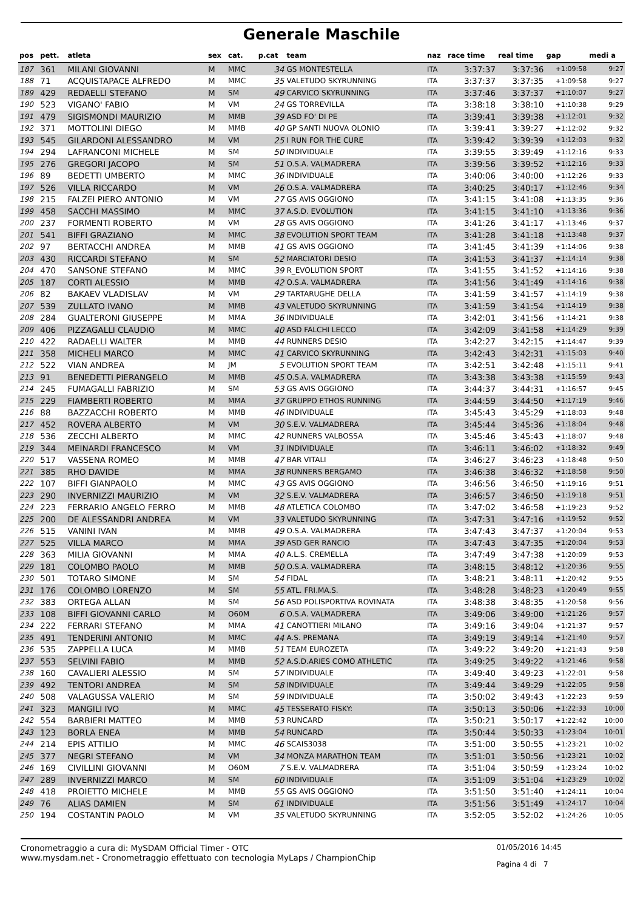Generale Maschile
| pos | pett. | atleta | sex | cat. | p.cat | team | naz | race time | real time | gap | medi a |
| --- | --- | --- | --- | --- | --- | --- | --- | --- | --- | --- | --- |
| 187 | 361 | MILANI GIOVANNI | M | MMC | 34 | GS MONTESTELLA | ITA | 3:37:37 | 3:37:36 | +1:09:58 | 9:27 |
| 188 | 71 | ACQUISTAPACE ALFREDO | M | MMC | 35 | VALETUDO SKYRUNNING | ITA | 3:37:37 | 3:37:35 | +1:09:58 | 9:27 |
| 189 | 429 | REDAELLI STEFANO | M | SM | 49 | CARVICO SKYRUNNING | ITA | 3:37:46 | 3:37:37 | +1:10:07 | 9:27 |
| 190 | 523 | VIGANO' FABIO | M | VM | 24 | GS TORREVILLA | ITA | 3:38:18 | 3:38:10 | +1:10:38 | 9:29 |
| 191 | 479 | SIGISMONDI MAURIZIO | M | MMB | 39 | ASD FO' DI PE | ITA | 3:39:41 | 3:39:38 | +1:12:01 | 9:32 |
| 192 | 371 | MOTTOLINI DIEGO | M | MMB | 40 | GP SANTI NUOVA OLONIO | ITA | 3:39:41 | 3:39:27 | +1:12:02 | 9:32 |
| 193 | 545 | GILARDONI ALESSANDRO | M | VM | 25 | I RUN FOR THE CURE | ITA | 3:39:42 | 3:39:39 | +1:12:03 | 9:32 |
| 194 | 294 | LAFRANCONI MICHELE | M | SM | 50 | INDIVIDUALE | ITA | 3:39:55 | 3:39:49 | +1:12:16 | 9:33 |
| 195 | 276 | GREGORI JACOPO | M | SM | 51 | O.S.A. VALMADRERA | ITA | 3:39:56 | 3:39:52 | +1:12:16 | 9:33 |
| 196 | 89 | BEDETTI UMBERTO | M | MMC | 36 | INDIVIDUALE | ITA | 3:40:06 | 3:40:00 | +1:12:26 | 9:33 |
| 197 | 526 | VILLA RICCARDO | M | VM | 26 | O.S.A. VALMADRERA | ITA | 3:40:25 | 3:40:17 | +1:12:46 | 9:34 |
| 198 | 215 | FALZEI PIERO ANTONIO | M | VM | 27 | GS AVIS OGGIONO | ITA | 3:41:15 | 3:41:08 | +1:13:35 | 9:36 |
| 199 | 458 | SACCHI MASSIMO | M | MMC | 37 | A.S.D. EVOLUTION | ITA | 3:41:15 | 3:41:10 | +1:13:36 | 9:36 |
| 200 | 237 | FORMENTI ROBERTO | M | VM | 28 | GS AVIS OGGIONO | ITA | 3:41:26 | 3:41:17 | +1:13:46 | 9:37 |
| 201 | 541 | BIFFI GRAZIANO | M | MMC | 38 | EVOLUTION SPORT TEAM | ITA | 3:41:28 | 3:41:18 | +1:13:48 | 9:37 |
| 202 | 97 | BERTACCHI ANDREA | M | MMB | 41 | GS AVIS OGGIONO | ITA | 3:41:45 | 3:41:39 | +1:14:06 | 9:38 |
| 203 | 430 | RICCARDI STEFANO | M | SM | 52 | MARCIATORI DESIO | ITA | 3:41:53 | 3:41:37 | +1:14:14 | 9:38 |
| 204 | 470 | SANSONE STEFANO | M | MMC | 39 | R_EVOLUTION SPORT | ITA | 3:41:55 | 3:41:52 | +1:14:16 | 9:38 |
| 205 | 187 | CORTI ALESSIO | M | MMB | 42 | O.S.A. VALMADRERA | ITA | 3:41:56 | 3:41:49 | +1:14:16 | 9:38 |
| 206 | 82 | BAKAEV VLADISLAV | M | VM | 29 | TARTARUGHE DELLA | ITA | 3:41:59 | 3:41:57 | +1:14:19 | 9:38 |
| 207 | 539 | ZULLATO IVANO | M | MMB | 43 | VALETUDO SKYRUNNING | ITA | 3:41:59 | 3:41:54 | +1:14:19 | 9:38 |
| 208 | 284 | GUALTERONI GIUSEPPE | M | MMA | 36 | INDIVIDUALE | ITA | 3:42:01 | 3:41:56 | +1:14:21 | 9:38 |
| 209 | 406 | PIZZAGALLI CLAUDIO | M | MMC | 40 | ASD FALCHI LECCO | ITA | 3:42:09 | 3:41:58 | +1:14:29 | 9:39 |
| 210 | 422 | RADAELLI WALTER | M | MMB | 44 | RUNNERS DESIO | ITA | 3:42:27 | 3:42:15 | +1:14:47 | 9:39 |
| 211 | 358 | MICHELI MARCO | M | MMC | 41 | CARVICO SKYRUNNING | ITA | 3:42:43 | 3:42:31 | +1:15:03 | 9:40 |
| 212 | 522 | VIAN ANDREA | M | JM | 5 | EVOLUTION SPORT TEAM | ITA | 3:42:51 | 3:42:48 | +1:15:11 | 9:41 |
| 213 | 91 | BENEDETTI PIERANGELO | M | MMB | 45 | O.S.A. VALMADRERA | ITA | 3:43:38 | 3:43:38 | +1:15:59 | 9:43 |
| 214 | 245 | FUMAGALLI FABRIZIO | M | SM | 53 | GS AVIS OGGIONO | ITA | 3:44:37 | 3:44:31 | +1:16:57 | 9:45 |
| 215 | 229 | FIAMBERTI ROBERTO | M | MMA | 37 | GRUPPO ETHOS RUNNING | ITA | 3:44:59 | 3:44:50 | +1:17:19 | 9:46 |
| 216 | 88 | BAZZACCHI ROBERTO | M | MMB | 46 | INDIVIDUALE | ITA | 3:45:43 | 3:45:29 | +1:18:03 | 9:48 |
| 217 | 452 | ROVERA ALBERTO | M | VM | 30 | S.E.V. VALMADRERA | ITA | 3:45:44 | 3:45:36 | +1:18:04 | 9:48 |
| 218 | 536 | ZECCHI ALBERTO | M | MMC | 42 | RUNNERS VALBOSSA | ITA | 3:45:46 | 3:45:43 | +1:18:07 | 9:48 |
| 219 | 344 | MEINARDI FRANCESCO | M | VM | 31 | INDIVIDUALE | ITA | 3:46:11 | 3:46:02 | +1:18:32 | 9:49 |
| 220 | 517 | VASSENA ROMEO | M | MMB | 47 | BAR VITALI | ITA | 3:46:27 | 3:46:23 | +1:18:48 | 9:50 |
| 221 | 385 | RHO DAVIDE | M | MMA | 38 | RUNNERS BERGAMO | ITA | 3:46:38 | 3:46:32 | +1:18:58 | 9:50 |
| 222 | 107 | BIFFI GIANPAOLO | M | MMC | 43 | GS AVIS OGGIONO | ITA | 3:46:56 | 3:46:50 | +1:19:16 | 9:51 |
| 223 | 290 | INVERNIZZI MAURIZIO | M | VM | 32 | S.E.V. VALMADRERA | ITA | 3:46:57 | 3:46:50 | +1:19:18 | 9:51 |
| 224 | 223 | FERRARIO ANGELO FERRO | M | MMB | 48 | ATLETICA COLOMBO | ITA | 3:47:02 | 3:46:58 | +1:19:23 | 9:52 |
| 225 | 200 | DE ALESSANDRI ANDREA | M | VM | 33 | VALETUDO SKYRUNNING | ITA | 3:47:31 | 3:47:16 | +1:19:52 | 9:52 |
| 226 | 515 | VANINI IVAN | M | MMB | 49 | O.S.A. VALMADRERA | ITA | 3:47:43 | 3:47:37 | +1:20:04 | 9:53 |
| 227 | 525 | VILLA MARCO | M | MMA | 39 | ASD GER RANCIO | ITA | 3:47:43 | 3:47:35 | +1:20:04 | 9:53 |
| 228 | 363 | MILIA GIOVANNI | M | MMA | 40 | A.L.S. CREMELLA | ITA | 3:47:49 | 3:47:38 | +1:20:09 | 9:53 |
| 229 | 181 | COLOMBO PAOLO | M | MMB | 50 | O.S.A. VALMADRERA | ITA | 3:48:15 | 3:48:12 | +1:20:36 | 9:55 |
| 230 | 501 | TOTARO SIMONE | M | SM | 54 | FIDAL | ITA | 3:48:21 | 3:48:11 | +1:20:42 | 9:55 |
| 231 | 176 | COLOMBO LORENZO | M | SM | 55 | ATL. FRI.MA.S. | ITA | 3:48:28 | 3:48:23 | +1:20:49 | 9:55 |
| 232 | 383 | ORTEGA ALLAN | M | SM | 56 | ASD POLISPORTIVA ROVINATA | ITA | 3:48:38 | 3:48:35 | +1:20:58 | 9:56 |
| 233 | 108 | BIFFI GIOVANNI CARLO | M | O60M | 6 | O.S.A. VALMADRERA | ITA | 3:49:06 | 3:49:00 | +1:21:26 | 9:57 |
| 234 | 222 | FERRARI STEFANO | M | MMA | 41 | CANOTTIERI MILANO | ITA | 3:49:16 | 3:49:04 | +1:21:37 | 9:57 |
| 235 | 491 | TENDERINI ANTONIO | M | MMC | 44 | A.S. PREMANA | ITA | 3:49:19 | 3:49:14 | +1:21:40 | 9:57 |
| 236 | 535 | ZAPPELLA LUCA | M | MMB | 51 | TEAM EUROZETA | ITA | 3:49:22 | 3:49:20 | +1:21:43 | 9:58 |
| 237 | 553 | SELVINI FABIO | M | MMB | 52 | A.S.D.ARIES COMO ATHLETIC | ITA | 3:49:25 | 3:49:22 | +1:21:46 | 9:58 |
| 238 | 160 | CAVALIERI ALESSIO | M | SM | 57 | INDIVIDUALE | ITA | 3:49:40 | 3:49:23 | +1:22:01 | 9:58 |
| 239 | 492 | TENTORI ANDREA | M | SM | 58 | INDIVIDUALE | ITA | 3:49:44 | 3:49:29 | +1:22:05 | 9:58 |
| 240 | 508 | VALAGUSSA VALERIO | M | SM | 59 | INDIVIDUALE | ITA | 3:50:02 | 3:49:43 | +1:22:23 | 9:59 |
| 241 | 323 | MANGILI IVO | M | MMC | 45 | TESSERATO FISKY: | ITA | 3:50:13 | 3:50:06 | +1:22:33 | 10:00 |
| 242 | 554 | BARBIERI MATTEO | M | MMB | 53 | RUNCARD | ITA | 3:50:21 | 3:50:17 | +1:22:42 | 10:00 |
| 243 | 123 | BORLA ENEA | M | MMB | 54 | RUNCARD | ITA | 3:50:44 | 3:50:33 | +1:23:04 | 10:01 |
| 244 | 214 | EPIS ATTILIO | M | MMC | 46 | SCAIS3038 | ITA | 3:51:00 | 3:50:55 | +1:23:21 | 10:02 |
| 245 | 377 | NEGRI STEFANO | M | VM | 34 | MONZA MARATHON TEAM | ITA | 3:51:01 | 3:50:56 | +1:23:21 | 10:02 |
| 246 | 169 | CIVILLINI GIOVANNI | M | O60M | 7 | S.E.V. VALMADRERA | ITA | 3:51:04 | 3:50:59 | +1:23:24 | 10:02 |
| 247 | 289 | INVERNIZZI MARCO | M | SM | 60 | INDIVIDUALE | ITA | 3:51:09 | 3:51:04 | +1:23:29 | 10:02 |
| 248 | 418 | PROIETTO MICHELE | M | MMB | 55 | GS AVIS OGGIONO | ITA | 3:51:50 | 3:51:40 | +1:24:11 | 10:04 |
| 249 | 76 | ALIAS DAMIEN | M | SM | 61 | INDIVIDUALE | ITA | 3:51:56 | 3:51:49 | +1:24:17 | 10:04 |
| 250 | 194 | COSTANTIN PAOLO | M | VM | 35 | VALETUDO SKYRUNNING | ITA | 3:52:05 | 3:52:02 | +1:24:26 | 10:05 |
Cronometraggio a cura di: MySDAM Official Timer - OTC
www.mysdam.net - Cronometraggio effettuato con tecnologia MyLaps / ChampionChip
01/05/2016 14:45
Pagina 4 di 7